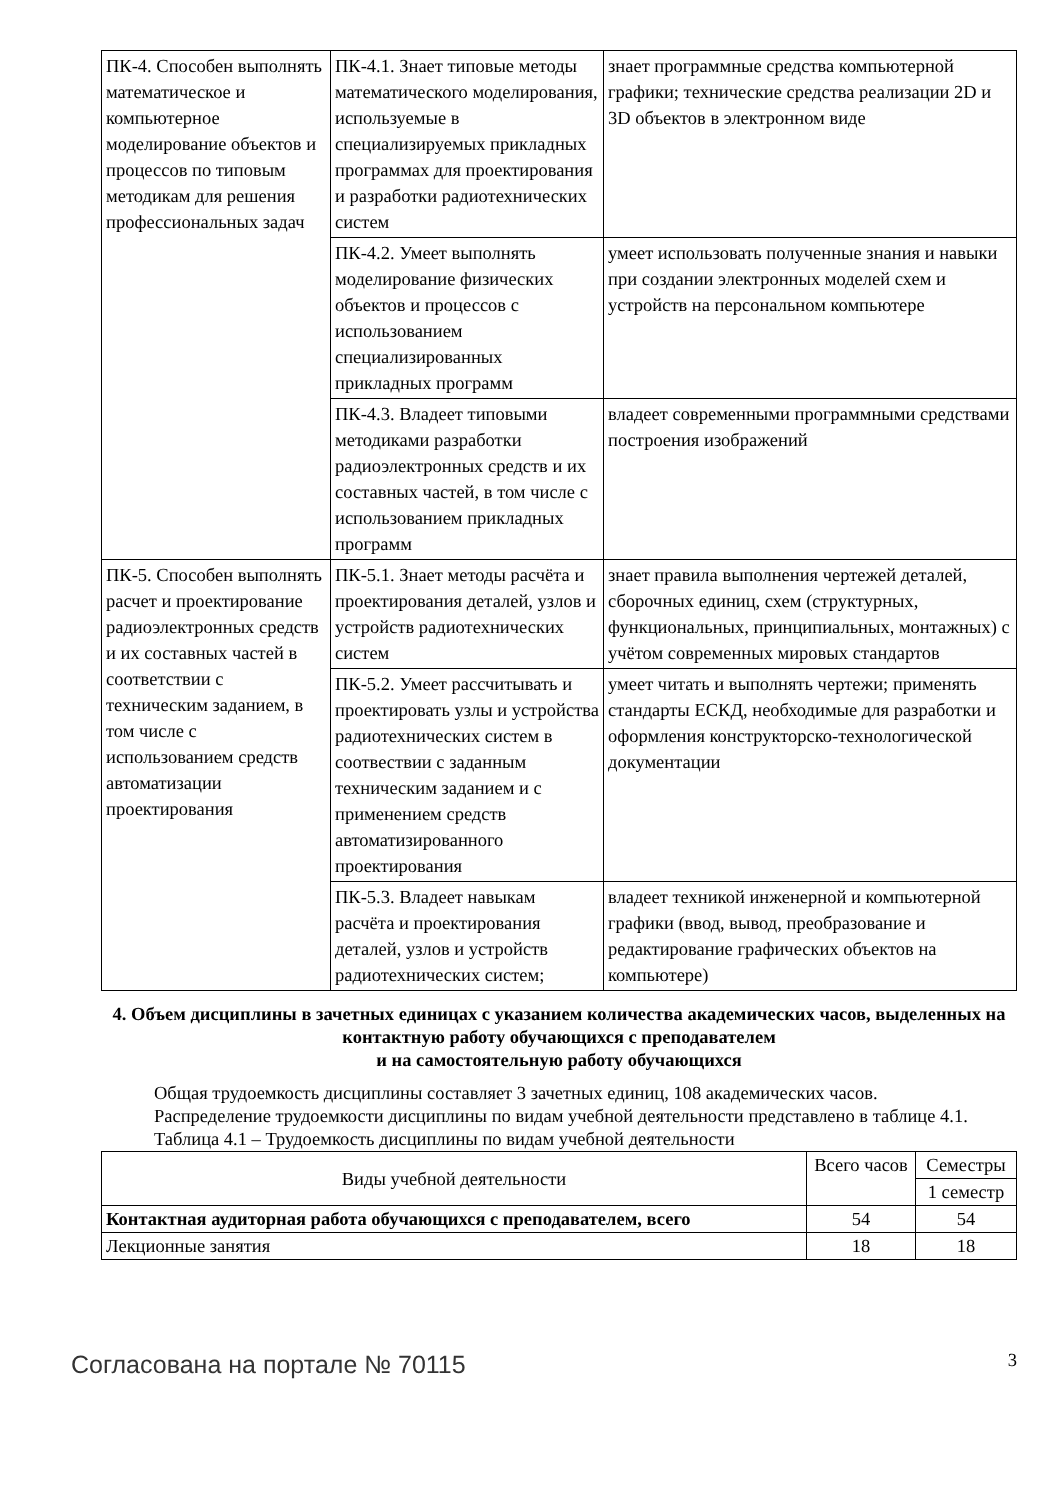| ПК-4. Способен выполнять математическое и компьютерное моделирование объектов и процессов по типовым методикам для решения профессиональных задач | ПК-4.1. Знает типовые методы математического моделирования, используемые в специализируемых прикладных программах для проектирования и разработки радиотехнических систем | знает программные средства компьютерной графики; технические средства реализации 2D и 3D объектов в электронном виде |
| | ПК-4.2. Умеет выполнять моделирование физических объектов и процессов с использованием специализированных прикладных программ | умеет использовать полученные знания и навыки при создании электронных моделей схем и устройств на персональном компьютере |
| | ПК-4.3. Владеет типовыми методиками разработки радиоэлектронных средств и их составных частей, в том числе с использованием прикладных программ | владеет современными программными средствами построения изображений |
| ПК-5. Способен выполнять расчет и проектирование радиоэлектронных средств и их составных частей в соответствии с техническим заданием, в том числе с использованием средств автоматизации проектирования | ПК-5.1. Знает методы расчёта и проектирования деталей, узлов и устройств радиотехнических систем | знает правила выполнения чертежей деталей, сборочных единиц, схем (структурных, функциональных, принципиальных, монтажных) с учётом современных мировых стандартов |
| | ПК-5.2. Умеет рассчитывать и проектировать узлы и устройства радиотехнических систем в соотвествии с заданным техническим заданием и с применением средств автоматизированного проектирования | умеет читать и выполнять чертежи; применять стандарты ЕСКД, необходимые для разработки и оформления конструкторско-технологической документации |
| | ПК-5.3. Владеет навыкам расчёта и проектирования деталей, узлов и устройств радиотехнических систем; | владеет техникой инженерной и компьютерной графики (ввод, вывод, преобразование и редактирование графических объектов на компьютере) |
4. Объем дисциплины в зачетных единицах с указанием количества академических часов, выделенных на контактную работу обучающихся с преподавателем
и на самостоятельную работу обучающихся
Общая трудоемкость дисциплины составляет 3 зачетных единиц, 108 академических часов.
Распределение трудоемкости дисциплины по видам учебной деятельности представлено в таблице 4.1.
Таблица 4.1 – Трудоемкость дисциплины по видам учебной деятельности
| Виды учебной деятельности | Всего часов | Семестры |
| --- | --- | --- |
| | | 1 семестр |
| Контактная аудиторная работа обучающихся с преподавателем, всего | 54 | 54 |
| Лекционные занятия | 18 | 18 |
Согласована на портале № 70115 3